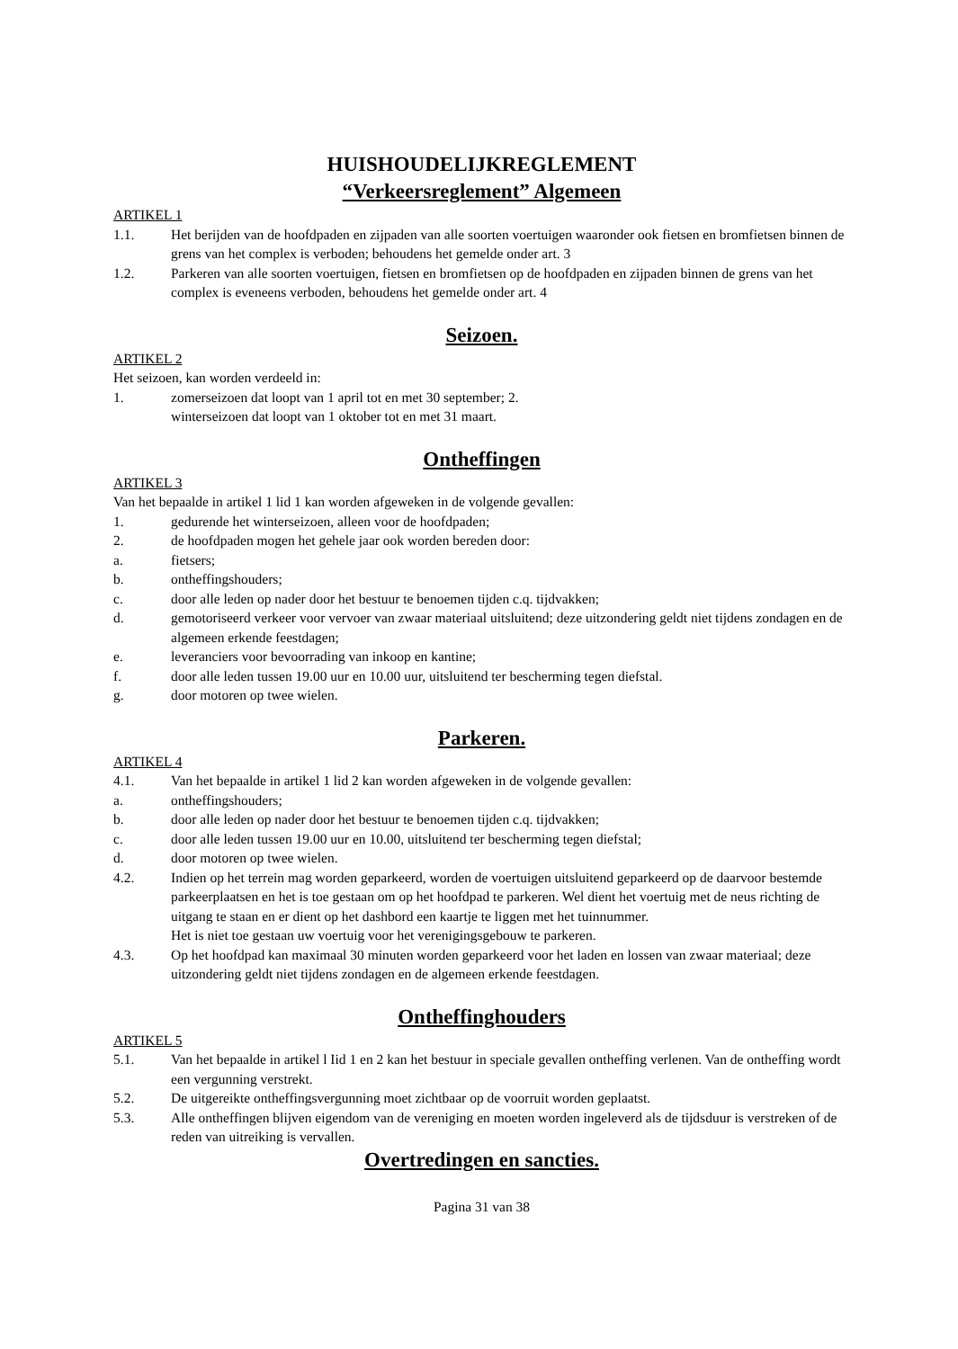HUISHOUDELIJKREGLEMENT
“Verkeersreglement” Algemeen
ARTIKEL 1
1.1. Het berijden van de hoofdpaden en zijpaden van alle soorten voertuigen waaronder ook fietsen en bromfietsen binnen de grens van het complex is verboden; behoudens het gemelde onder art. 3
1.2. Parkeren van alle soorten voertuigen, fietsen en bromfietsen op de hoofdpaden en zijpaden binnen de grens van het complex is eveneens verboden, behoudens het gemelde onder art. 4
Seizoen.
ARTIKEL 2
Het seizoen, kan worden verdeeld in:
1. zomerseizoen dat loopt van 1 april tot en met 30 september; 2.
winterseizoen dat loopt van 1 oktober tot en met 31 maart.
Ontheffingen
ARTIKEL 3
Van het bepaalde in artikel 1 lid 1 kan worden afgeweken in de volgende gevallen:
1. gedurende het winterseizoen, alleen voor de hoofdpaden;
2. de hoofdpaden mogen het gehele jaar ook worden bereden door:
a. fietsers;
b. ontheffingshouders;
c. door alle leden op nader door het bestuur te benoemen tijden c.q. tijdvakken;
d. gemotoriseerd verkeer voor vervoer van zwaar materiaal uitsluitend; deze uitzondering geldt niet tijdens zondagen en de algemeen erkende feestdagen;
e. leveranciers voor bevoorrading van inkoop en kantine;
f. door alle leden tussen 19.00 uur en 10.00 uur, uitsluitend ter bescherming tegen diefstal.
g. door motoren op twee wielen.
Parkeren.
ARTIKEL 4
4.1. Van het bepaalde in artikel 1 lid 2 kan worden afgeweken in de volgende gevallen:
a. ontheffingshouders;
b. door alle leden op nader door het bestuur te benoemen tijden c.q. tijdvakken;
c. door alle leden tussen 19.00 uur en 10.00, uitsluitend ter bescherming tegen diefstal;
d. door motoren op twee wielen.
4.2. Indien op het terrein mag worden geparkeerd, worden de voertuigen uitsluitend geparkeerd op de daarvoor bestemde parkeerplaatsen en het is toe gestaan om op het hoofdpad te parkeren. Wel dient het voertuig met de neus richting de uitgang te staan en er dient op het dashbord een kaartje te liggen met het tuinnummer.
Het is niet toe gestaan uw voertuig voor het verenigingsgebouw te parkeren.
4.3. Op het hoofdpad kan maximaal 30 minuten worden geparkeerd voor het laden en lossen van zwaar materiaal; deze uitzondering geldt niet tijdens zondagen en de algemeen erkende feestdagen.
Ontheffinghouders
ARTIKEL 5
5.1. Van het bepaalde in artikel l Iid 1 en 2 kan het bestuur in speciale gevallen ontheffing verlenen. Van de ontheffing wordt een vergunning verstrekt.
5.2. De uitgereikte ontheffingsvergunning moet zichtbaar op de voorruit worden geplaatst.
5.3. Alle ontheffingen blijven eigendom van de vereniging en moeten worden ingeleverd als de tijdsduur is verstreken of de reden van uitreiking is vervallen.
Overtredingen en sancties.
Pagina 31 van 38